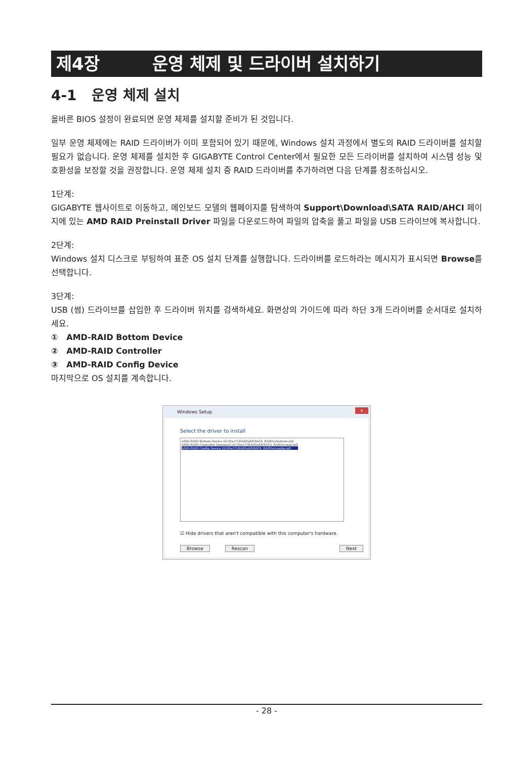제4장 운영 체제 및 드라이버 설치하기
4-1 운영 체제 설치
올바른 BIOS 설정이 완료되면 운영 체제를 설치할 준비가 된 것입니다.
일부 운영 체제에는 RAID 드라이버가 이미 포함되어 있기 때문에, Windows 설치 과정에서 별도의 RAID 드라이버를 설치할 필요가 없습니다. 운영 체제를 설치한 후 GIGABYTE Control Center에서 필요한 모든 드라이버를 설치하여 시스템 성능 및 호환성을 보장할 것을 권장합니다. 운영 체제 설치 중 RAID 드라이버를 추가하려면 다음 단계를 참조하십시오.
1단계:
GIGABYTE 웹사이트로 이동하고, 메인보드 모델의 웹페이지를 탐색하여 Support\Download\SATA RAID/AHCI 페이지에 있는 AMD RAID Preinstall Driver 파일을 다운로드하여 파일의 압축을 풀고 파일을 USB 드라이브에 복사합니다.
2단계:
Windows 설치 디스크로 부팅하여 표준 OS 설치 단계를 실행합니다. 드라이버를 로드하라는 메시지가 표시되면 Browse를 선택합니다.
3단계:
USB (썸) 드라이브를 삽입한 후 드라이버 위치를 검색하세요. 화면상의 가이드에 따라 하단 3개 드라이버를 순서대로 설치하세요.
① AMD-RAID Bottom Device
② AMD-RAID Controller
③ AMD-RAID Config Device
마지막으로 OS 설치를 계속합니다.
Windows Setup x
Select the driver to install
AMD-RAID Bottom Device (D:\Hw11\RAID\x64\SATA_RAID\rcbottom.inf)
AMD-RAID Controller [storport] (D:\Hw11\RAID\x64\SATA_RAID\rcraid.inf)
AMD-RAID Config Device (D:\Hw11\RAID\x64\SATA_RAID\rcconfig.inf)
☑ Hide drivers that aren't compatible with this computer's hardware.
Browse Rescan Next
- 28 -